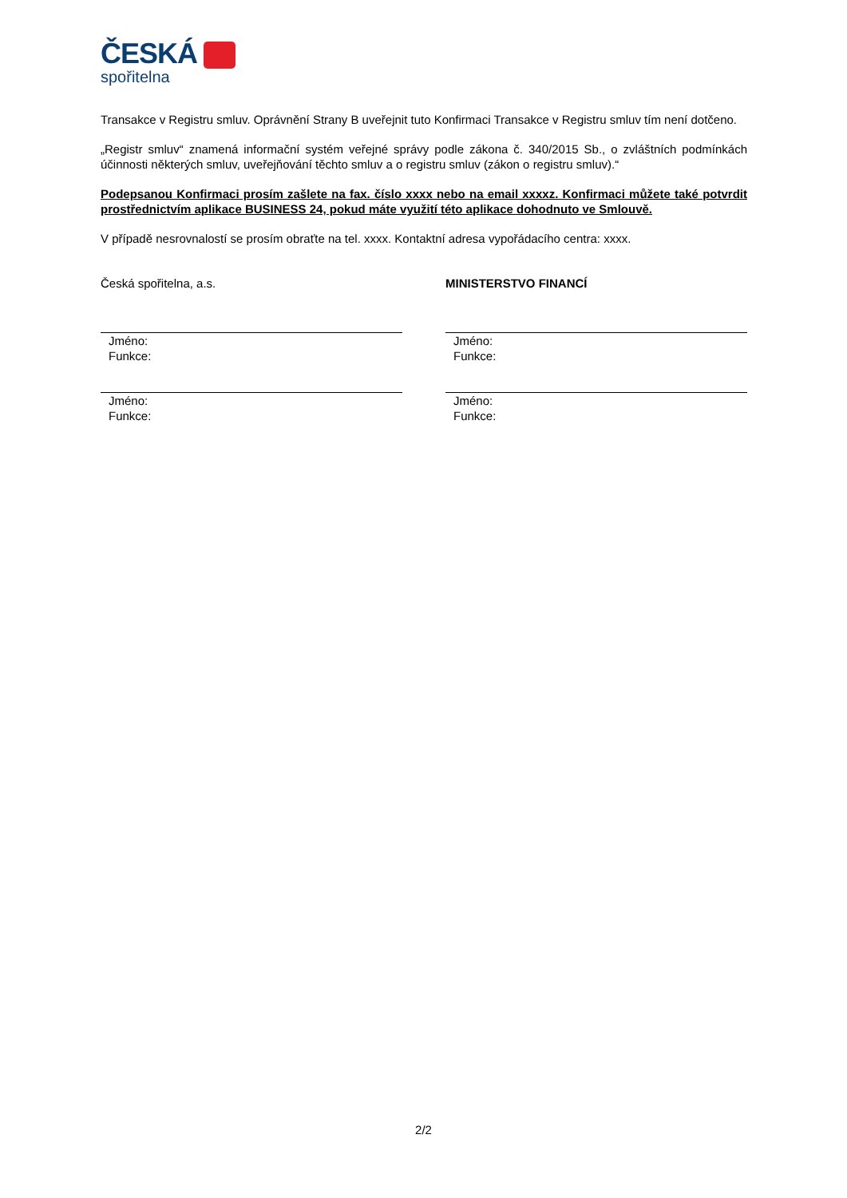ČESKÁ
spořitelna
Transakce v Registru smluv. Oprávnění Strany B uveřejnit tuto Konfirmaci Transakce v Registru smluv tím není dotčeno.
„Registr smluv“ znamená informační systém veřejné správy podle zákona č. 340/2015 Sb., o zvláštních podmínkách účinnosti některých smluv, uveřejňování těchto smluv a o registru smluv (zákon o registru smluv).“
Podepsanou Konfirmaci prosím zašlete na fax. číslo xxxx nebo na email xxxxz. Konfirmaci můžete také potvrdit prostřednictvím aplikace BUSINESS 24, pokud máte využití této aplikace dohodnuto ve Smlouvě.
V případě nesrovnalostí se prosím obraťte na tel. xxxx. Kontaktní adresa vypořádacího centra: xxxx.
Česká spořitelna, a.s.
Jméno:
Funkce:
Jméno:
Funkce:
MINISTERSTVO FINANCÍ
Jméno:
Funkce:
Jméno:
Funkce:
2/2